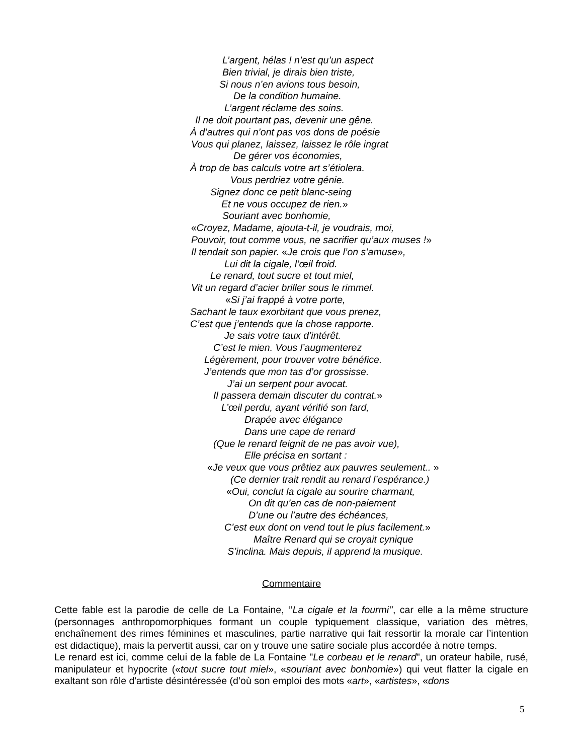L’argent, hélas ! n’est qu’un aspect
Bien trivial, je dirais bien triste,
Si nous n’en avions tous besoin,
De la condition humaine.
L’argent réclame des soins.
Il ne doit pourtant pas, devenir une gêne.
À d’autres qui n’ont pas vos dons de poésie
Vous qui planez, laissez, laissez le rôle ingrat
De gérer vos économies,
À trop de bas calculs votre art s’étiolera.
Vous perdriez votre génie.
Signez donc ce petit blanc-seing
Et ne vous occupez de rien.»
Souriant avec bonhomie,
«Croyez, Madame, ajouta-t-il, je voudrais, moi,
Pouvoir, tout comme vous, ne sacrifier qu’aux muses !»
Il tendait son papier. «Je crois que l’on s’amuse»,
Lui dit la cigale, l’œil froid.
Le renard, tout sucre et tout miel,
Vit un regard d’acier briller sous le rimmel.
«Si j’ai frappé à votre porte,
Sachant le taux exorbitant que vous prenez,
C’est que j’entends que la chose rapporte.
Je sais votre taux d’intérêt.
C’est le mien. Vous l’augmenterez
Légèrement, pour trouver votre bénéfice.
J’entends que mon tas d’or grossisse.
J’ai un serpent pour avocat.
Il passera demain discuter du contrat.»
L’œil perdu, ayant vérifié son fard,
Drapée avec élégance
Dans une cape de renard
(Que le renard feignit de ne pas avoir vue),
Elle précisa en sortant :
«Je veux que vous prêtiez aux pauvres seulement.. »
(Ce dernier trait rendit au renard l’espérance.)
«Oui, conclut la cigale au sourire charmant,
On dit qu’en cas de non-paiement
D’une ou l’autre des échéances,
C’est eux dont on vend tout le plus facilement.»
Maître Renard qui se croyait cynique
S’inclina. Mais depuis, il apprend la musique.
Commentaire
Cette fable est la parodie de celle de La Fontaine, ‘’La cigale et la fourmi’’, car elle a la même structure (personnages anthropomorphiques formant un couple typiquement classique, variation des mètres, enchaînement des rimes féminines et masculines, partie narrative qui fait ressortir la morale car l’intention est didactique), mais la pervertit aussi, car on y trouve une satire sociale plus accordée à notre temps.
Le renard est ici, comme celui de la fable de La Fontaine "Le corbeau et le renard", un orateur habile, rusé, manipulateur et hypocrite («tout sucre tout miel», «souriant avec bonhomie») qui veut flatter la cigale en exaltant son rôle d'artiste désintéressée (d’où son emploi des mots «art», «artistes», «dons
5